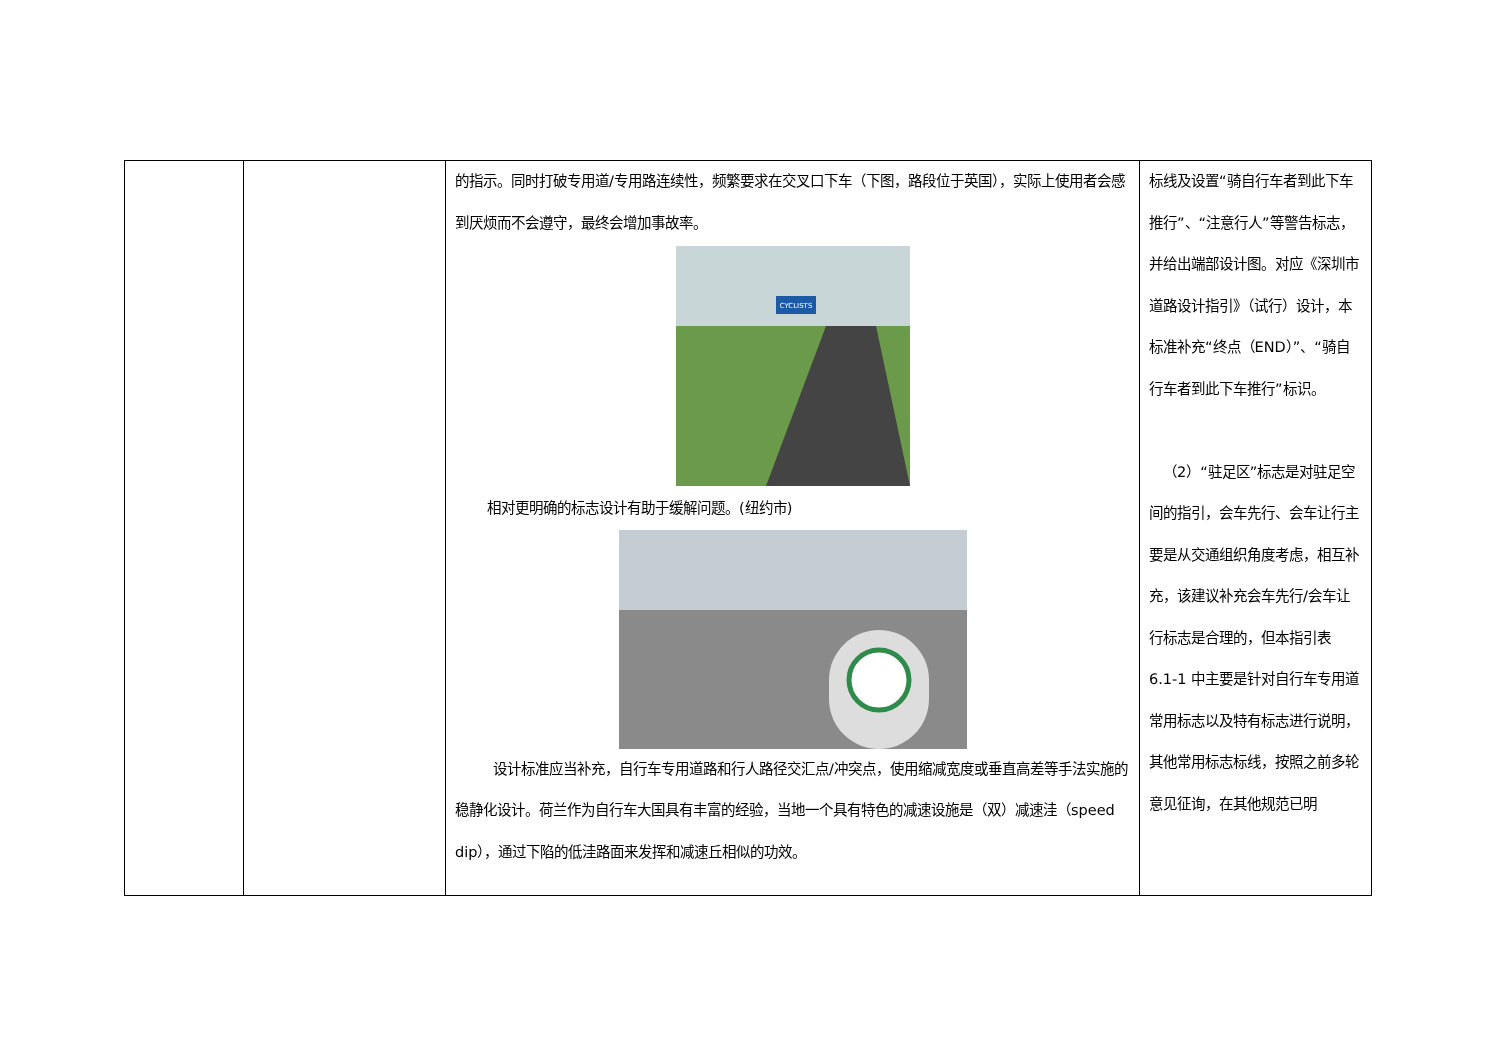| | | 的指示。同时打破专用道/专用路连续性，频繁要求在交叉口下车（下图，路段位于英国），实际上使用者会感到厌烦而不会遵守，最终会增加事故率。 CYCLISTS 相对更明确的标志设计有助于缓解问题。(纽约市) 设计标准应当补充，自行车专用道路和行人路径交汇点/冲突点，使用缩减宽度或垂直高差等手法实施的稳静化设计。荷兰作为自行车大国具有丰富的经验，当地一个具有特色的减速设施是（双）减速洼（speed dip），通过下陷的低洼路面来发挥和减速丘相似的功效。 | 标线及设置“骑自行车者到此下车推行”、“注意行人”等警告标志，并给出端部设计图。对应《深圳市道路设计指引》（试行）设计，本标准补充“终点（END）”、“骑自行车者到此下车推行”标识。 （2）“驻足区”标志是对驻足空间的指引，会车先行、会车让行主要是从交通组织角度考虑，相互补充，该建议补充会车先行/会车让行标志是合理的，但本指引表 6.1-1 中主要是针对自行车专用道常用标志以及特有标志进行说明，其他常用标志标线，按照之前多轮意见征询，在其他规范已明 |